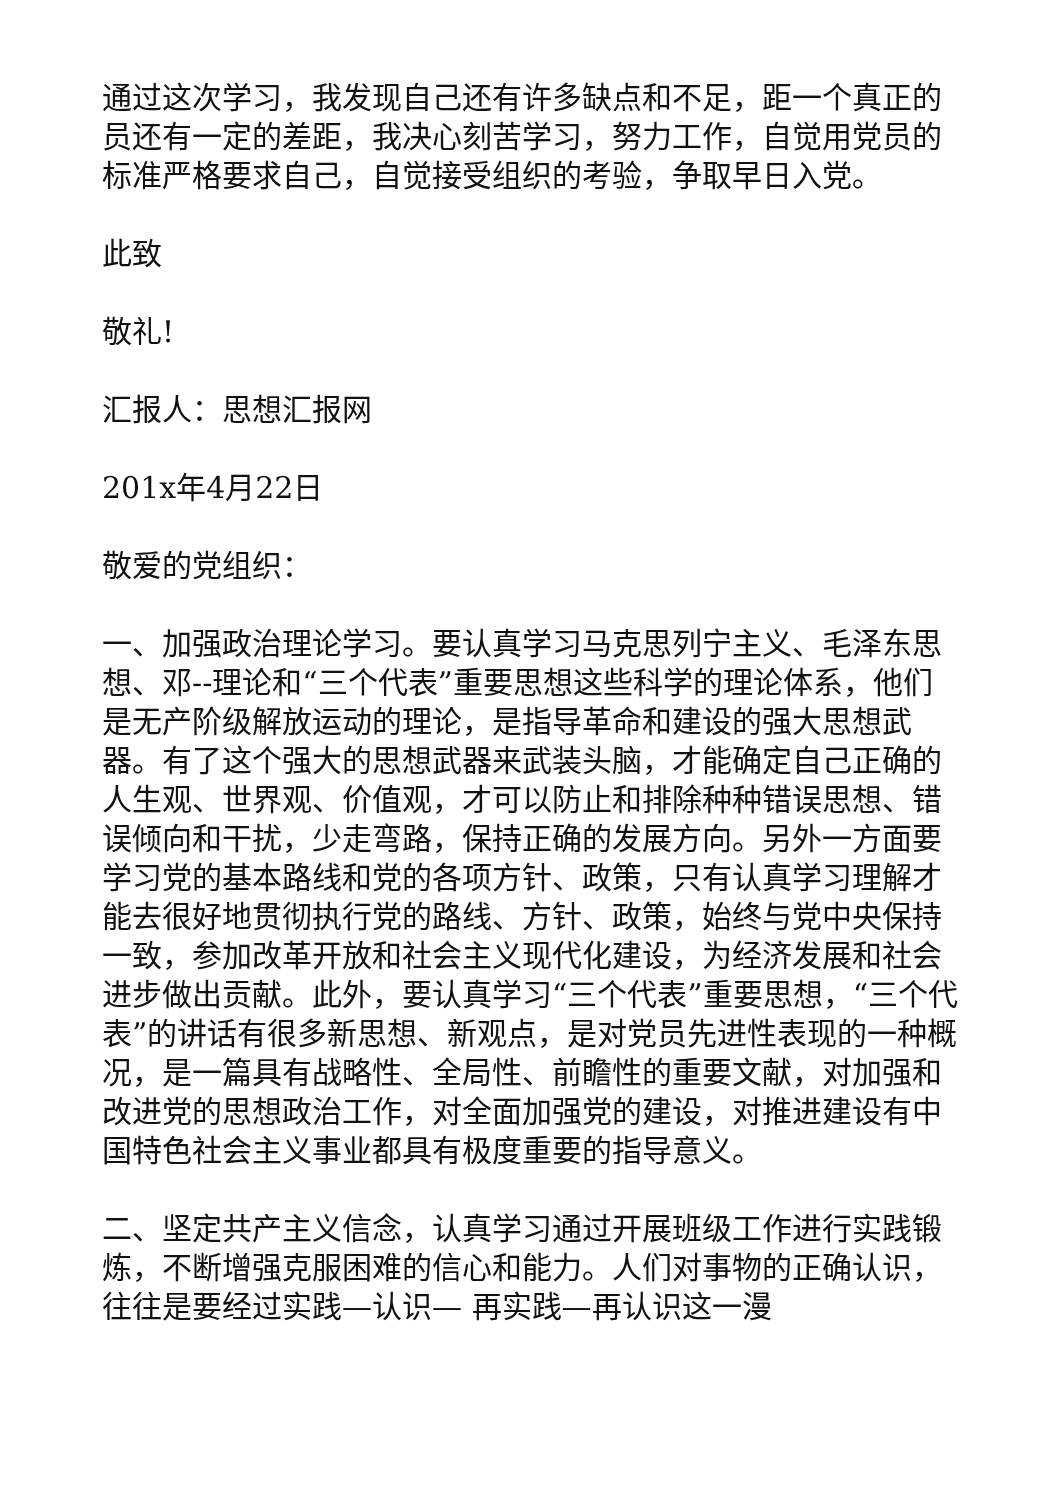通过这次学习，我发现自己还有许多缺点和不足，距一个真正的员还有一定的差距，我决心刻苦学习，努力工作，自觉用党员的标准严格要求自己，自觉接受组织的考验，争取早日入党。
此致
敬礼!
汇报人：思想汇报网
201x年4月22日
敬爱的党组织：
一、加强政治理论学习。要认真学习马克思列宁主义、毛泽东思想、邓--理论和“三个代表”重要思想这些科学的理论体系，他们是无产阶级解放运动的理论，是指导革命和建设的强大思想武器。有了这个强大的思想武器来武装头脑，才能确定自己正确的人生观、世界观、价值观，才可以防止和排除种种错误思想、错误倾向和干扰，少走弯路，保持正确的发展方向。另外一方面要学习党的基本路线和党的各项方针、政策，只有认真学习理解才能去很好地贯彻执行党的路线、方针、政策，始终与党中央保持一致，参加改革开放和社会主义现代化建设，为经济发展和社会进步做出贡献。此外，要认真学习“三个代表”重要思想，“三个代表”的讲话有很多新思想、新观点，是对党员先进性表现的一种概况，是一篇具有战略性、全局性、前瞻性的重要文献，对加强和改进党的思想政治工作，对全面加强党的建设，对推进建设有中国特色社会主义事业都具有极度重要的指导意义。
二、坚定共产主义信念，认真学习通过开展班级工作进行实践锻炼，不断增强克服困难的信心和能力。人们对事物的正确认识，往往是要经过实践—认识— 再实践—再认识这一漫